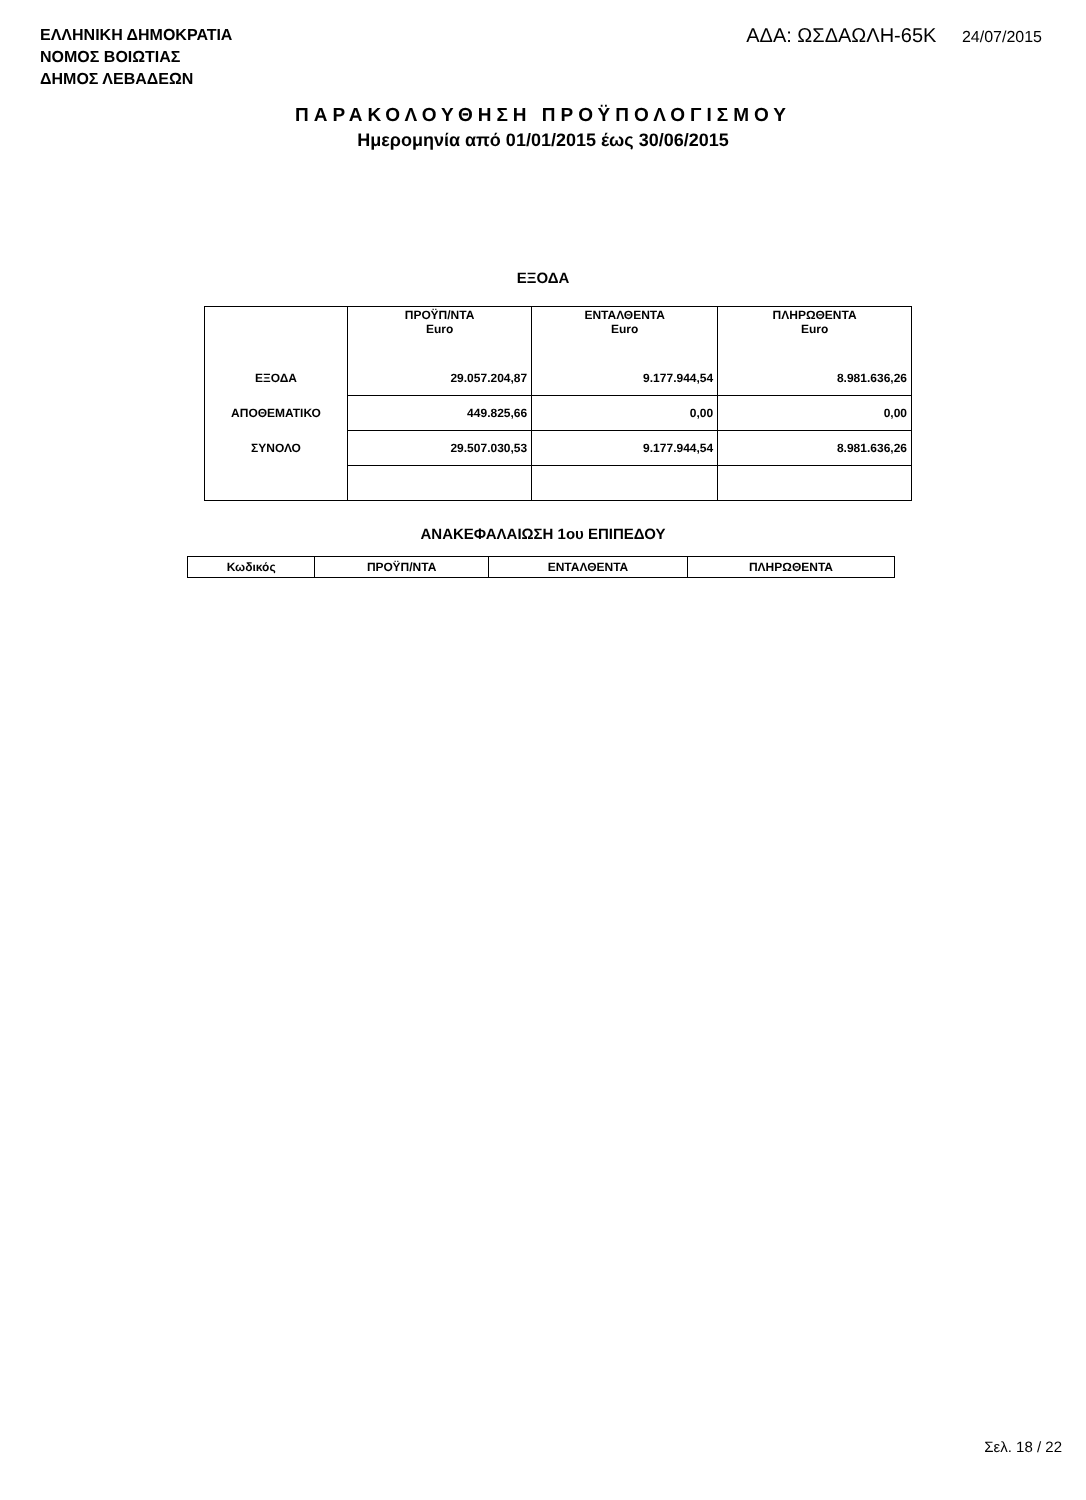ΕΛΛΗΝΙΚΗ ΔΗΜΟΚΡΑΤΙΑ
ΝΟΜΟΣ ΒΟΙΩΤΙΑΣ
ΔΗΜΟΣ ΛΕΒΑΔΕΩΝ
ΑΔΑ: ΩΣΔΑΩΛΗ-65Κ 24/07/2015
ΠΑΡΑΚΟΛΟΥΘΗΣΗ ΠΡΟΫΠΟΛΟΓΙΣΜΟΥ
Ημερομηνία από 01/01/2015 έως 30/06/2015
ΕΞΟΔΑ
| | ΠΡΟΫΠ/ΝΤΑ Euro | ΕΝΤΑΛΘΕΝΤΑ Euro | ΠΛΗΡΩΘΕΝΤΑ Euro |
| --- | --- | --- | --- |
| ΕΞΟΔΑ | 29.057.204,87 | 9.177.944,54 | 8.981.636,26 |
| ΑΠΟΘΕΜΑΤΙΚΟ | 449.825,66 | 0,00 | 0,00 |
| ΣΥΝΟΛΟ | 29.507.030,53 | 9.177.944,54 | 8.981.636,26 |
ΑΝΑΚΕΦΑΛΑΙΩΣΗ 1ου ΕΠΙΠΕΔΟΥ
| Κωδικός | ΠΡΟΫΠ/ΝΤΑ | ΕΝΤΑΛΘΕΝΤΑ | ΠΛΗΡΩΘΕΝΤΑ |
| --- | --- | --- | --- |
Σελ. 18 / 22